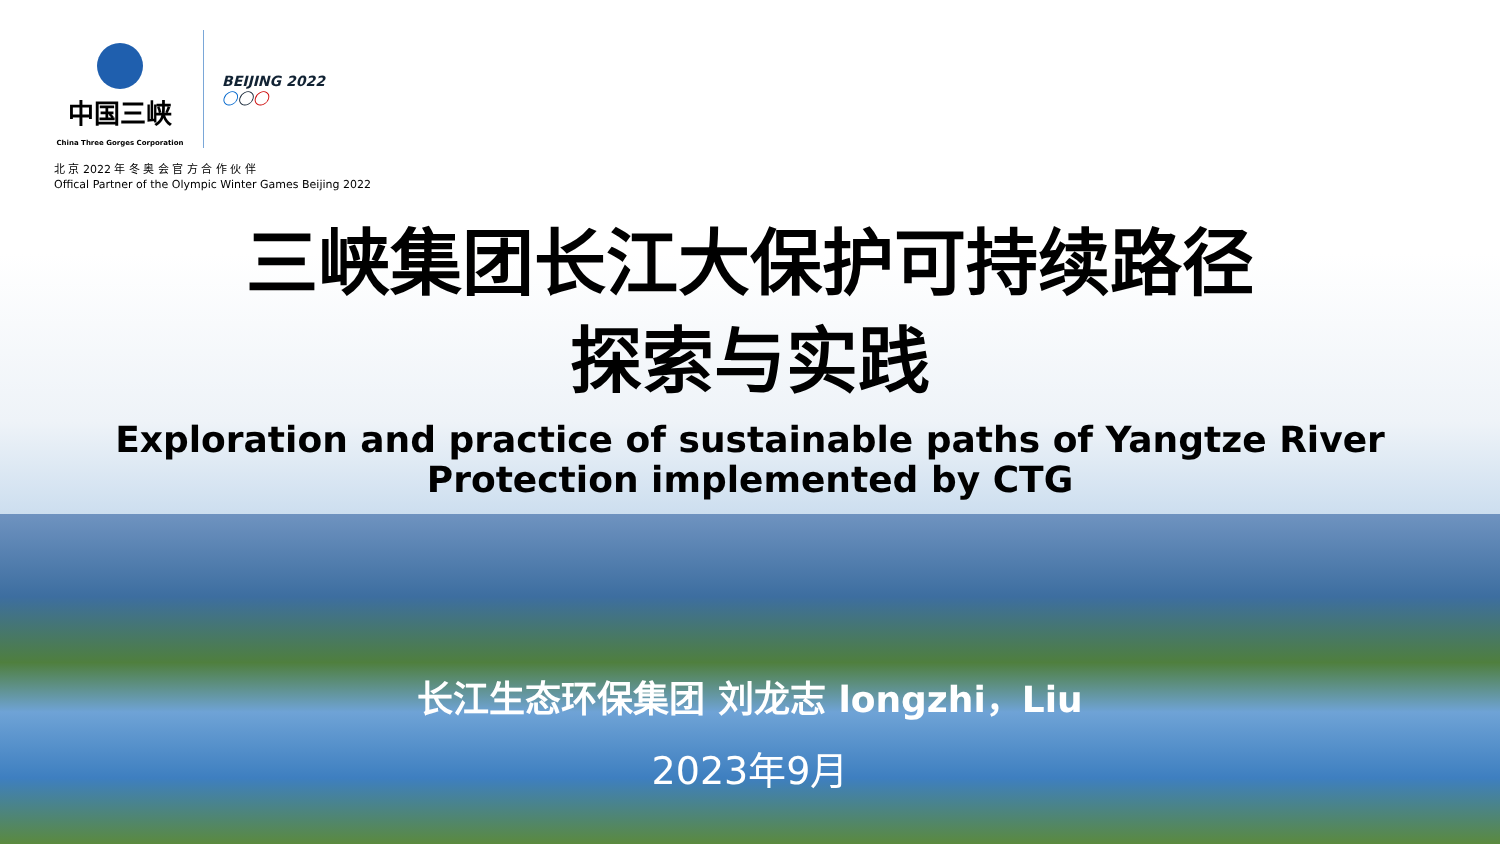中国三峡
China Three Gorges Corporation
BEIJING 2022
◯◯◯
北 京 2022 年 冬 奥 会 官 方 合 作 伙 伴
Offical Partner of the Olympic Winter Games Beijing 2022
三峡集团长江大保护可持续路径
探索与实践
Exploration and practice of sustainable paths of Yangtze River
Protection implemented by CTG
长江生态环保集团 刘龙志 longzhi，Liu
2023年9月